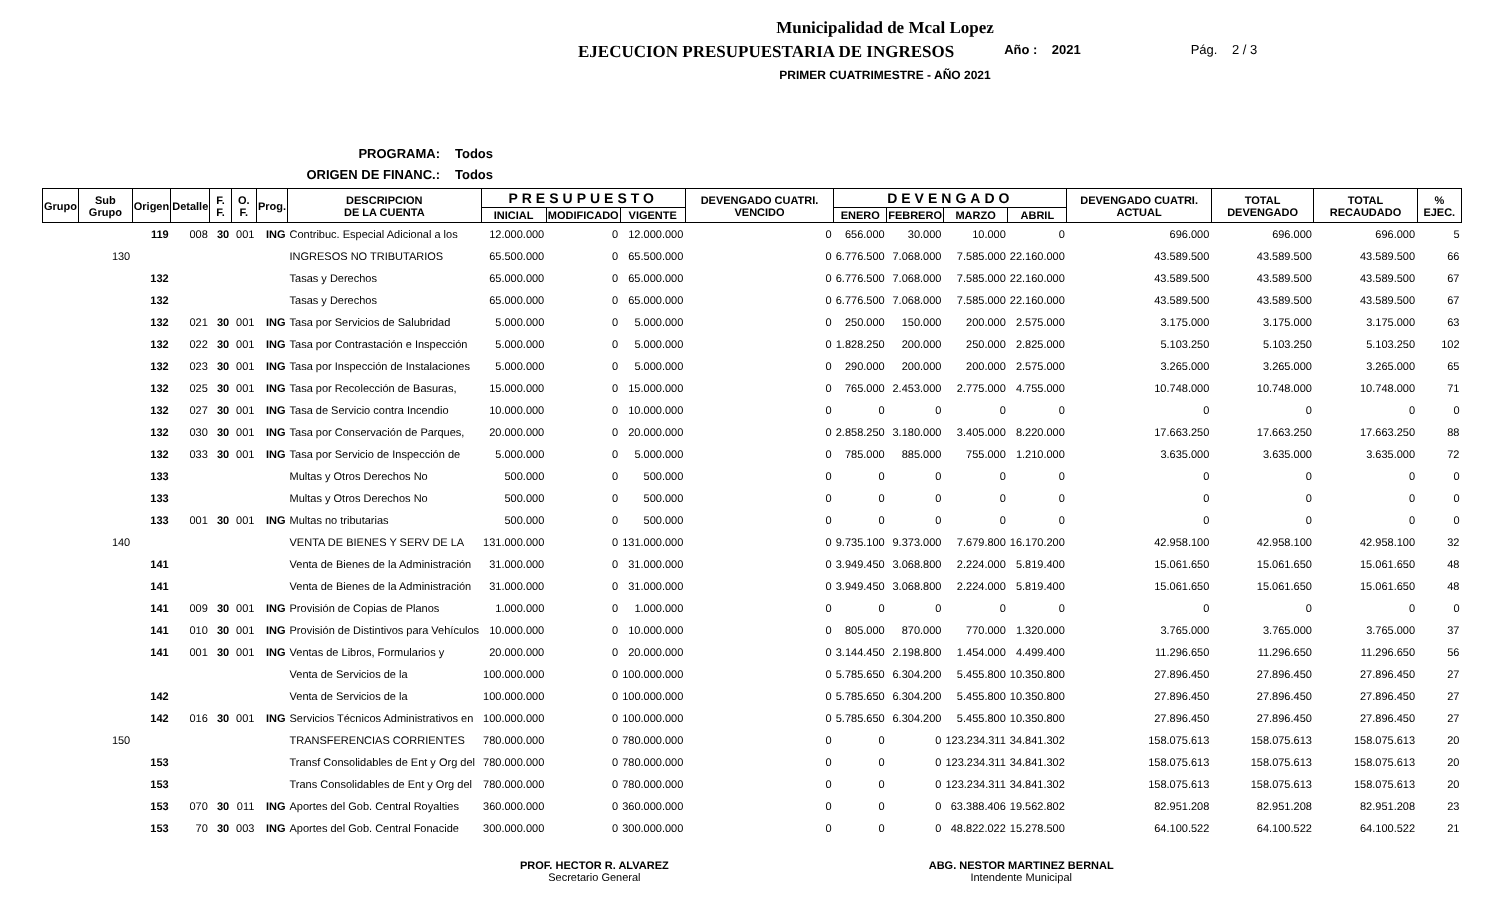Municipalidad de Mcal Lopez
EJECUCION PRESUPUESTARIA DE INGRESOS Año : 2021 Pág. 2 / 3
PRIMER CUATRIMESTRE - AÑO 2021
PROGRAMA: Todos
ORIGEN DE FINANC.: Todos
| Grupo | Sub Grupo | Origen | Detalle | F. F. | O. F. | Prog. | DESCRIPCION DE LA CUENTA | PRESUPUESTO | | | DEVENGADO CUATRI. VENCIDO | DEVENGADO | | | | DEVENGADO CUATRI. ACTUAL | TOTAL DEVENGADO | TOTAL RECAUDADO | % EJEC. |
| --- | --- | --- | --- | --- | --- | --- | --- | --- | --- | --- | --- | --- | --- | --- | --- | --- | --- | --- | --- |
| | | | | | | | | INICIAL | MODIFICADO | VIGENTE | | ENERO | FEBRERO | MARZO | ABRIL | | | | |
| | | 119 | 008 | 30 | 001 | ING | Contribuc. Especial Adicional a los | 12.000.000 | 0 | 12.000.000 | 0 | 656.000 | 30.000 | 10.000 | 0 | 696.000 | 696.000 | 696.000 | 5 |
| | 130 | | | | | | INGRESOS NO TRIBUTARIOS | 65.500.000 | 0 | 65.500.000 | 0 | 6.776.500 | 7.068.000 | 7.585.000 | 22.160.000 | 43.589.500 | 43.589.500 | 43.589.500 | 66 |
| | | 132 | | | | | Tasas y Derechos | 65.000.000 | 0 | 65.000.000 | 0 | 6.776.500 | 7.068.000 | 7.585.000 | 22.160.000 | 43.589.500 | 43.589.500 | 43.589.500 | 67 |
| | | 132 | | | | | Tasas y Derechos | 65.000.000 | 0 | 65.000.000 | 0 | 6.776.500 | 7.068.000 | 7.585.000 | 22.160.000 | 43.589.500 | 43.589.500 | 43.589.500 | 67 |
| | | 132 | 021 | 30 | 001 | ING | Tasa por Servicios de Salubridad | 5.000.000 | 0 | 5.000.000 | 0 | 250.000 | 150.000 | 200.000 | 2.575.000 | 3.175.000 | 3.175.000 | 3.175.000 | 63 |
| | | 132 | 022 | 30 | 001 | ING | Tasa por Contrastación e Inspección | 5.000.000 | 0 | 5.000.000 | 0 | 1.828.250 | 200.000 | 250.000 | 2.825.000 | 5.103.250 | 5.103.250 | 5.103.250 | 102 |
| | | 132 | 023 | 30 | 001 | ING | Tasa por Inspección de Instalaciones | 5.000.000 | 0 | 5.000.000 | 0 | 290.000 | 200.000 | 200.000 | 2.575.000 | 3.265.000 | 3.265.000 | 3.265.000 | 65 |
| | | 132 | 025 | 30 | 001 | ING | Tasa por Recolección de Basuras, | 15.000.000 | 0 | 15.000.000 | 0 | 765.000 | 2.453.000 | 2.775.000 | 4.755.000 | 10.748.000 | 10.748.000 | 10.748.000 | 71 |
| | | 132 | 027 | 30 | 001 | ING | Tasa de Servicio contra Incendio | 10.000.000 | 0 | 10.000.000 | 0 | 0 | 0 | 0 | 0 | 0 | 0 | 0 | 0 |
| | | 132 | 030 | 30 | 001 | ING | Tasa por Conservación de Parques, | 20.000.000 | 0 | 20.000.000 | 0 | 2.858.250 | 3.180.000 | 3.405.000 | 8.220.000 | 17.663.250 | 17.663.250 | 17.663.250 | 88 |
| | | 132 | 033 | 30 | 001 | ING | Tasa por Servicio de Inspección de | 5.000.000 | 0 | 5.000.000 | 0 | 785.000 | 885.000 | 755.000 | 1.210.000 | 3.635.000 | 3.635.000 | 3.635.000 | 72 |
| | | 133 | | | | | Multas y Otros Derechos No | 500.000 | 0 | 500.000 | 0 | 0 | 0 | 0 | 0 | 0 | 0 | 0 | 0 |
| | | 133 | | | | | Multas y Otros Derechos No | 500.000 | 0 | 500.000 | 0 | 0 | 0 | 0 | 0 | 0 | 0 | 0 | 0 |
| | | 133 | 001 | 30 | 001 | ING | Multas no tributarias | 500.000 | 0 | 500.000 | 0 | 0 | 0 | 0 | 0 | 0 | 0 | 0 | 0 |
| | 140 | | | | | | VENTA DE BIENES Y SERV DE LA | 131.000.000 | 0 | 131.000.000 | 0 | 9.735.100 | 9.373.000 | 7.679.800 | 16.170.200 | 42.958.100 | 42.958.100 | 42.958.100 | 32 |
| | | 141 | | | | | Venta de Bienes de la Administración | 31.000.000 | 0 | 31.000.000 | 0 | 3.949.450 | 3.068.800 | 2.224.000 | 5.819.400 | 15.061.650 | 15.061.650 | 15.061.650 | 48 |
| | | 141 | | | | | Venta de Bienes de la Administración | 31.000.000 | 0 | 31.000.000 | 0 | 3.949.450 | 3.068.800 | 2.224.000 | 5.819.400 | 15.061.650 | 15.061.650 | 15.061.650 | 48 |
| | | 141 | 009 | 30 | 001 | ING | Provisión de Copias de Planos | 1.000.000 | 0 | 1.000.000 | 0 | 0 | 0 | 0 | 0 | 0 | 0 | 0 | 0 |
| | | 141 | 010 | 30 | 001 | ING | Provisión de Distintivos para Vehículos | 10.000.000 | 0 | 10.000.000 | 0 | 805.000 | 870.000 | 770.000 | 1.320.000 | 3.765.000 | 3.765.000 | 3.765.000 | 37 |
| | | 141 | 001 | 30 | 001 | ING | Ventas de Libros, Formularios y | 20.000.000 | 0 | 20.000.000 | 0 | 3.144.450 | 2.198.800 | 1.454.000 | 4.499.400 | 11.296.650 | 11.296.650 | 11.296.650 | 56 |
| | | | | | | | Venta de Servicios de la | 100.000.000 | 0 | 100.000.000 | 0 | 5.785.650 | 6.304.200 | 5.455.800 | 10.350.800 | 27.896.450 | 27.896.450 | 27.896.450 | 27 |
| | | 142 | | | | | Venta de Servicios de la | 100.000.000 | 0 | 100.000.000 | 0 | 5.785.650 | 6.304.200 | 5.455.800 | 10.350.800 | 27.896.450 | 27.896.450 | 27.896.450 | 27 |
| | | 142 | 016 | 30 | 001 | ING | Servicios Técnicos Administrativos en | 100.000.000 | 0 | 100.000.000 | 0 | 5.785.650 | 6.304.200 | 5.455.800 | 10.350.800 | 27.896.450 | 27.896.450 | 27.896.450 | 27 |
| | 150 | | | | | | TRANSFERENCIAS CORRIENTES | 780.000.000 | 0 | 780.000.000 | 0 | 0 | 0 | 123.234.311 | 34.841.302 | 158.075.613 | 158.075.613 | 158.075.613 | 20 |
| | | 153 | | | | | Transf Consolidables de Ent y Org del | 780.000.000 | 0 | 780.000.000 | 0 | 0 | 0 | 123.234.311 | 34.841.302 | 158.075.613 | 158.075.613 | 158.075.613 | 20 |
| | | 153 | | | | | Trans Consolidables de Ent y Org del | 780.000.000 | 0 | 780.000.000 | 0 | 0 | 0 | 123.234.311 | 34.841.302 | 158.075.613 | 158.075.613 | 158.075.613 | 20 |
| | | 153 | 070 | 30 | 011 | ING | Aportes del Gob. Central Royalties | 360.000.000 | 0 | 360.000.000 | 0 | 0 | 0 | 63.388.406 | 19.562.802 | 82.951.208 | 82.951.208 | 82.951.208 | 23 |
| | | 153 | 70 | 30 | 003 | ING | Aportes del Gob. Central Fonacide | 300.000.000 | 0 | 300.000.000 | 0 | 0 | 0 | 48.822.022 | 15.278.500 | 64.100.522 | 64.100.522 | 64.100.522 | 21 |
PROF. HECTOR R. ALVAREZ
Secretario General
ABG. NESTOR MARTINEZ BERNAL
Intendente Municipal